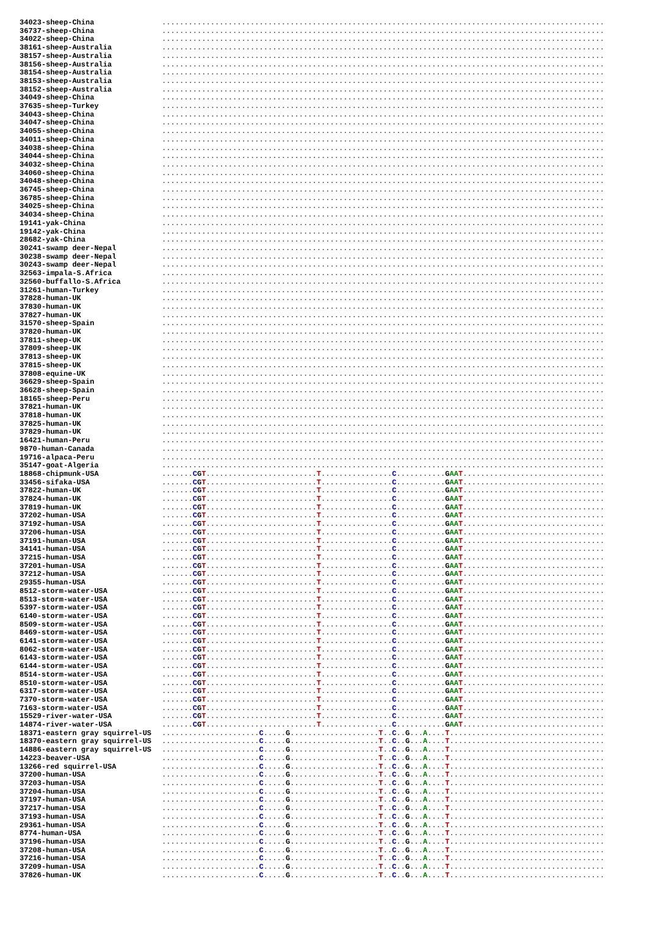| 34023-sheep-China | .................................................................................................... |
| 36737-sheep-China | .................................................................................................... |
| 34022-sheep-China | .................................................................................................... |
| 38161-sheep-Australia | .................................................................................................... |
| 38157-sheep-Australia | .................................................................................................... |
| 38156-sheep-Australia | .................................................................................................... |
| 38154-sheep-Australia | .................................................................................................... |
| 38153-sheep-Australia | .................................................................................................... |
| 38152-sheep-Australia | .................................................................................................... |
| 34049-sheep-China | .................................................................................................... |
| 37635-sheep-Turkey | .................................................................................................... |
| 34043-sheep-China | .................................................................................................... |
| 34047-sheep-China | .................................................................................................... |
| 34055-sheep-China | .................................................................................................... |
| 34011-sheep-China | .................................................................................................... |
| 34038-sheep-China | .................................................................................................... |
| 34044-sheep-China | .................................................................................................... |
| 34032-sheep-China | .................................................................................................... |
| 34060-sheep-China | .................................................................................................... |
| 34048-sheep-China | .................................................................................................... |
| 36745-sheep-China | .................................................................................................... |
| 36785-sheep-China | .................................................................................................... |
| 34025-sheep-China | .................................................................................................... |
| 34034-sheep-China | .................................................................................................... |
| 19141-yak-China | .................................................................................................... |
| 19142-yak-China | .................................................................................................... |
| 28682-yak-China | .................................................................................................... |
| 30241-swamp deer-Nepal | .................................................................................................... |
| 30238-swamp deer-Nepal | .................................................................................................... |
| 30243-swamp deer-Nepal | .................................................................................................... |
| 32563-impala-S.Africa | .................................................................................................... |
| 32560-buffallo-S.Africa | .................................................................................................... |
| 31261-human-Turkey | .................................................................................................... |
| 37828-human-UK | .................................................................................................... |
| 37830-human-UK | .................................................................................................... |
| 37827-human-UK | .................................................................................................... |
| 31570-sheep-Spain | .................................................................................................... |
| 37820-human-UK | .................................................................................................... |
| 37811-sheep-UK | .................................................................................................... |
| 37809-sheep-UK | .................................................................................................... |
| 37813-sheep-UK | .................................................................................................... |
| 37815-sheep-UK | .................................................................................................... |
| 37808-equine-UK | .................................................................................................... |
| 36629-sheep-Spain | .................................................................................................... |
| 36628-sheep-Spain | .................................................................................................... |
| 18165-sheep-Peru | .................................................................................................... |
| 37821-human-UK | .................................................................................................... |
| 37818-human-UK | .................................................................................................... |
| 37825-human-UK | .................................................................................................... |
| 37829-human-UK | .................................................................................................... |
| 16421-human-Peru | .................................................................................................... |
| 9870-human-Canada | .................................................................................................... |
| 19716-alpaca-Peru | .................................................................................................... |
| 35147-goat-Algeria | .................................................................................................... |
| 18868-chipmunk-USA | ....... C G T ......................... T ................ C ........... G AA T ................................ |
| 33456-sifaka-USA | ....... C G T ......................... T ................ C ........... G AA T ................................ |
| 37822-human-UK | ....... C G T ......................... T ................ C ........... G AA T ................................ |
| 37824-human-UK | ....... C G T ......................... T ................ C ........... G AA T ................................ |
| 37819-human-UK | ....... C G T ......................... T ................ C ........... G AA T ................................ |
| 37202-human-USA | ....... C G T ......................... T ................ C ........... G AA T ................................ |
| 37192-human-USA | ....... C G T ......................... T ................ C ........... G AA T ................................ |
| 37206-human-USA | ....... C G T ......................... T ................ C ........... G AA T ................................ |
| 37191-human-USA | ....... C G T ......................... T ................ C ........... G AA T ................................ |
| 34141-human-USA | ....... C G T ......................... T ................ C ........... G AA T ................................ |
| 37215-human-USA | ....... C G T ......................... T ................ C ........... G AA T ................................ |
| 37201-human-USA | ....... C G T ......................... T ................ C ........... G AA T ................................ |
| 37212-human-USA | ....... C G T ......................... T ................ C ........... G AA T ................................ |
| 29355-human-USA | ....... C G T ......................... T ................ C ........... G AA T ................................ |
| 8512-storm-water-USA | ....... C G T ......................... T ................ C ........... G AA T ................................ |
| 8513-storm-water-USA | ....... C G T ......................... T ................ C ........... G AA T ................................ |
| 5397-storm-water-USA | ....... C G T ......................... T ................ C ........... G AA T ................................ |
| 6140-storm-water-USA | ....... C G T ......................... T ................ C ........... G AA T ................................ |
| 8509-storm-water-USA | ....... C G T ......................... T ................ C ........... G AA T ................................ |
| 8469-storm-water-USA | ....... C G T ......................... T ................ C ........... G AA T ................................ |
| 6141-storm-water-USA | ....... C G T ......................... T ................ C ........... G AA T ................................ |
| 8062-storm-water-USA | ....... C G T ......................... T ................ C ........... G AA T ................................ |
| 6143-storm-water-USA | ....... C G T ......................... T ................ C ........... G AA T ................................ |
| 6144-storm-water-USA | ....... C G T ......................... T ................ C ........... G AA T ................................ |
| 8514-storm-water-USA | ....... C G T ......................... T ................ C ........... G AA T ................................ |
| 8510-storm-water-USA | ....... C G T ......................... T ................ C ........... G AA T ................................ |
| 6317-storm-water-USA | ....... C G T ......................... T ................ C ........... G AA T ................................ |
| 7370-storm-water-USA | ....... C G T ......................... T ................ C ........... G AA T ................................ |
| 7163-storm-water-USA | ....... C G T ......................... T ................ C ........... G AA T ................................ |
| 15529-river-water-USA | ....... C G T ......................... T ................ C ........... G AA T ................................ |
| 14874-river-water-USA | ....... C G T ......................... T ................ C ........... G AA T ................................ |
| 18371-eastern gray squirrel-US | ...................... C ..... G .................... T .. C .. G ... A .... T ................................... |
| 18370-eastern gray squirrel-US | ...................... C ..... G .................... T .. C .. G ... A .... T ................................... |
| 14886-eastern gray squirrel-US | ...................... C ..... G .................... T .. C .. G ... A .... T ................................... |
| 14223-beaver-USA | ...................... C ..... G .................... T .. C .. G ... A .... T ................................... |
| 13266-red squirrel-USA | ...................... C ..... G .................... T .. C .. G ... A .... T ................................... |
| 37200-human-USA | ...................... C ..... G .................... T .. C .. G ... A .... T ................................... |
| 37203-human-USA | ...................... C ..... G .................... T .. C .. G ... A .... T ................................... |
| 37204-human-USA | ...................... C ..... G .................... T .. C .. G ... A .... T ................................... |
| 37197-human-USA | ...................... C ..... G .................... T .. C .. G ... A .... T ................................... |
| 37217-human-USA | ...................... C ..... G .................... T .. C .. G ... A .... T ................................... |
| 37193-human-USA | ...................... C ..... G .................... T .. C .. G ... A .... T ................................... |
| 29361-human-USA | ...................... C ..... G .................... T .. C .. G ... A .... T ................................... |
| 8774-human-USA | ...................... C ..... G .................... T .. C .. G ... A .... T ................................... |
| 37196-human-USA | ...................... C ..... G .................... T .. C .. G ... A .... T ................................... |
| 37208-human-USA | ...................... C ..... G .................... T .. C .. G ... A .... T ................................... |
| 37216-human-USA | ...................... C ..... G .................... T .. C .. G ... A .... T ................................... |
| 37209-human-USA | ...................... C ..... G .................... T .. C .. G ... A .... T ................................... |
| 37826-human-UK | ...................... C ..... G .................... T .. C .. G ... A .... T ................................... |